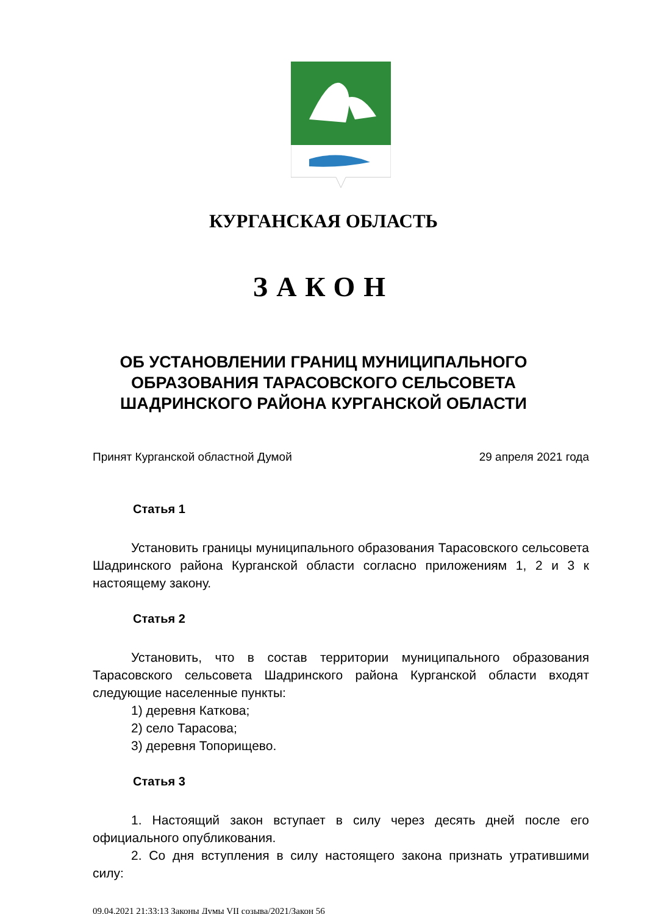КУРГАНСКАЯ ОБЛАСТЬ
ЗАКОН
ОБ УСТАНОВЛЕНИИ ГРАНИЦ МУНИЦИПАЛЬНОГО
ОБРАЗОВАНИЯ ТАРАСОВСКОГО СЕЛЬСОВЕТА
ШАДРИНСКОГО РАЙОНА КУРГАНСКОЙ ОБЛАСТИ
Принят Курганской областной Думой 29 апреля 2021 года
Статья 1
Установить границы муниципального образования Тарасовского сельсовета Шадринского района Курганской области согласно приложениям 1, 2 и 3 к настоящему закону.
Статья 2
Установить, что в состав территории муниципального образования Тарасовского сельсовета Шадринского района Курганской области входят следующие населенные пункты:
1) деревня Каткова;
2) село Тарасова;
3) деревня Топорищево.
Статья 3
1. Настоящий закон вступает в силу через десять дней после его официального опубликования.
2. Со дня вступления в силу настоящего закона признать утратившими силу:
09.04.2021 21:33:13 Законы Думы VII созыва/2021/Закон 56